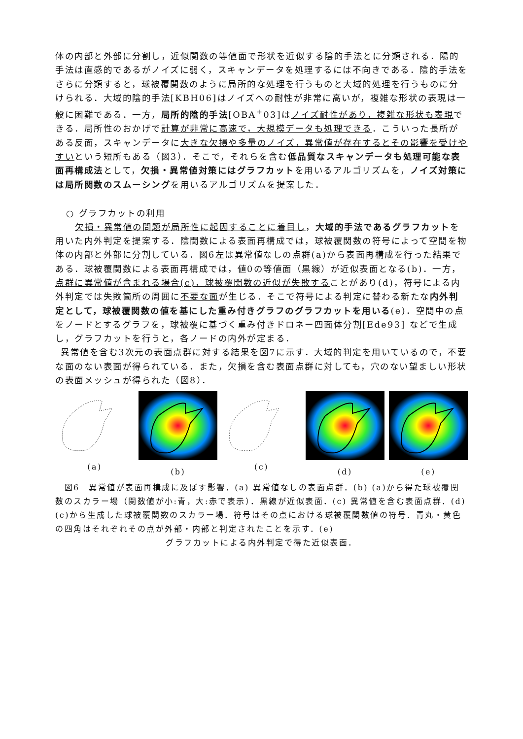体の内部と外部に分割し，近似関数の等値面で形状を近似する陰的手法とに分類される．陽的手法は直感的であるがノイズに弱く，スキャンデータを処理するには不向きである．陰的手法をさらに分類すると，球被覆関数のように局所的な処理を行うものと大域的処理を行うものに分けられる．大域的陰的手法[KBH06]はノイズへの耐性が非常に高いが，複雑な形状の表現は一般に困難である．一方，局所的陰的手法[OBA<sup>+</sup>03]はノイズ耐性があり，複雑な形状も表現できる．局所性のおかげで計算が非常に高速で，大規模データも処理できる．こういった長所がある反面，スキャンデータに大きな欠損や多量のノイズ，異常値が存在するとその影響を受けやすいという短所もある（図3）．そこで，それらを含む低品質なスキャンデータも処理可能な表面再構成法として，欠損・異常値対策にはグラフカットを用いるアルゴリズムを，ノイズ対策には局所関数のスムーシングを用いるアルゴリズムを提案した．
○ グラフカットの利用
  欠損・異常値の問題が局所性に起因することに着目し，大域的手法であるグラフカットを用いた内外判定を提案する．陰関数による表面再構成では，球被覆関数の符号によって空間を物体の内部と外部に分割している．図6左は異常値なしの点群(a)から表面再構成を行った結果である．球被覆関数による表面再構成では，値0の等値面（黒線）が近似表面となる(b)．一方，点群に異常値が含まれる場合(c)，球被覆関数の近似が失敗することがあり(d)，符号による内外判定では失敗箇所の周囲に不要な面が生じる．そこで符号による判定に替わる新たな内外判定として，球被覆関数の値を基にした重み付きグラフのグラフカットを用いる(e)．空間中の点をノードとするグラフを，球被覆に基づく重み付きドロネー四面体分割[Ede93] などで生成し，グラフカットを行うと，各ノードの内外が定まる．
 異常値を含む3次元の表面点群に対する結果を図7に示す．大域的判定を用いているので，不要な面のない表面が得られている．また，欠損を含む表面点群に対しても，穴のない望ましい形状の表面メッシュが得られた（図8）．
(a)
(b)
(c)
(d)
(e)
 図6　異常値が表面再構成に及ぼす影響．(a) 異常値なしの表面点群．(b) (a)から得た球被覆関数のスカラー場（関数値が小:青，大:赤で表示）．黒線が近似表面．(c) 異常値を含む表面点群．(d) (c)から生成した球被覆関数のスカラー場．符号はその点における球被覆関数値の符号．青丸・黄色の四角はそれぞれその点が外部・内部と判定されたことを示す．(e)
グラフカットによる内外判定で得た近似表面．